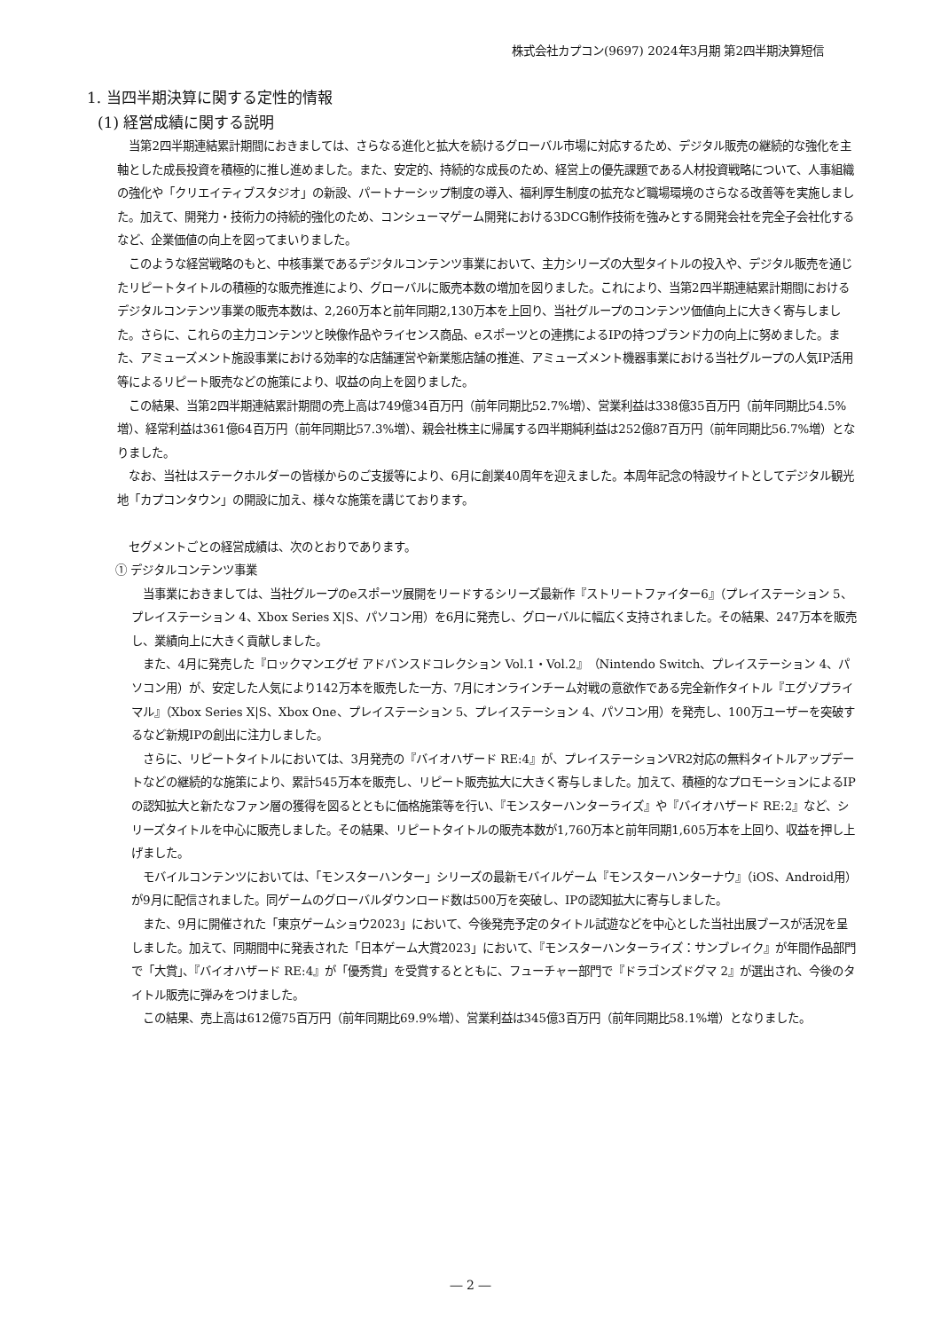株式会社カプコン(9697) 2024年3月期 第2四半期決算短信
1. 当四半期決算に関する定性的情報
(1) 経営成績に関する説明
当第2四半期連結累計期間におきましては、さらなる進化と拡大を続けるグローバル市場に対応するため、デジタル販売の継続的な強化を主軸とした成長投資を積極的に推し進めました。また、安定的、持続的な成長のため、経営上の優先課題である人材投資戦略について、人事組織の強化や「クリエイティブスタジオ」の新設、パートナーシップ制度の導入、福利厚生制度の拡充など職場環境のさらなる改善等を実施しました。加えて、開発力・技術力の持続的強化のため、コンシューマゲーム開発における3DCG制作技術を強みとする開発会社を完全子会社化するなど、企業価値の向上を図ってまいりました。
このような経営戦略のもと、中核事業であるデジタルコンテンツ事業において、主力シリーズの大型タイトルの投入や、デジタル販売を通じたリピートタイトルの積極的な販売推進により、グローバルに販売本数の増加を図りました。これにより、当第2四半期連結累計期間におけるデジタルコンテンツ事業の販売本数は、2,260万本と前年同期2,130万本を上回り、当社グループのコンテンツ価値向上に大きく寄与しました。さらに、これらの主力コンテンツと映像作品やライセンス商品、eスポーツとの連携によるIPの持つブランド力の向上に努めました。また、アミューズメント施設事業における効率的な店舗運営や新業態店舗の推進、アミューズメント機器事業における当社グループの人気IP活用等によるリピート販売などの施策により、収益の向上を図りました。
この結果、当第2四半期連結累計期間の売上高は749億34百万円（前年同期比52.7%増）、営業利益は338億35百万円（前年同期比54.5%増）、経常利益は361億64百万円（前年同期比57.3%増）、親会社株主に帰属する四半期純利益は252億87百万円（前年同期比56.7%増）となりました。
なお、当社はステークホルダーの皆様からのご支援等により、6月に創業40周年を迎えました。本周年記念の特設サイトとしてデジタル観光地「カプコンタウン」の開設に加え、様々な施策を講じております。
セグメントごとの経営成績は、次のとおりであります。
① デジタルコンテンツ事業
当事業におきましては、当社グループのeスポーツ展開をリードするシリーズ最新作『ストリートファイター6』（プレイステーション 5、プレイステーション 4、Xbox Series X|S、パソコン用）を6月に発売し、グローバルに幅広く支持されました。その結果、247万本を販売し、業績向上に大きく貢献しました。
また、4月に発売した『ロックマンエグゼ アドバンスドコレクション Vol.1・Vol.2』（Nintendo Switch、プレイステーション 4、パソコン用）が、安定した人気により142万本を販売した一方、7月にオンラインチーム対戦の意欲作である完全新作タイトル『エグゾプライマル』（Xbox Series X|S、Xbox One、プレイステーション 5、プレイステーション 4、パソコン用）を発売し、100万ユーザーを突破するなど新規IPの創出に注力しました。
さらに、リピートタイトルにおいては、3月発売の『バイオハザード RE:4』が、プレイステーションVR2対応の無料タイトルアップデートなどの継続的な施策により、累計545万本を販売し、リピート販売拡大に大きく寄与しました。加えて、積極的なプロモーションによるIPの認知拡大と新たなファン層の獲得を図るとともに価格施策等を行い、『モンスターハンターライズ』や『バイオハザード RE:2』など、シリーズタイトルを中心に販売しました。その結果、リピートタイトルの販売本数が1,760万本と前年同期1,605万本を上回り、収益を押し上げました。
モバイルコンテンツにおいては、「モンスターハンター」シリーズの最新モバイルゲーム『モンスターハンターナウ』（iOS、Android用）が9月に配信されました。同ゲームのグローバルダウンロード数は500万を突破し、IPの認知拡大に寄与しました。
また、9月に開催された「東京ゲームショウ2023」において、今後発売予定のタイトル試遊などを中心とした当社出展ブースが活況を呈しました。加えて、同期間中に発表された「日本ゲーム大賞2023」において、『モンスターハンターライズ：サンブレイク』が年間作品部門で「大賞」、『バイオハザード RE:4』が「優秀賞」を受賞するとともに、フューチャー部門で『ドラゴンズドグマ 2』が選出され、今後のタイトル販売に弾みをつけました。
この結果、売上高は612億75百万円（前年同期比69.9%増）、営業利益は345億3百万円（前年同期比58.1%増）となりました。
― 2 ―